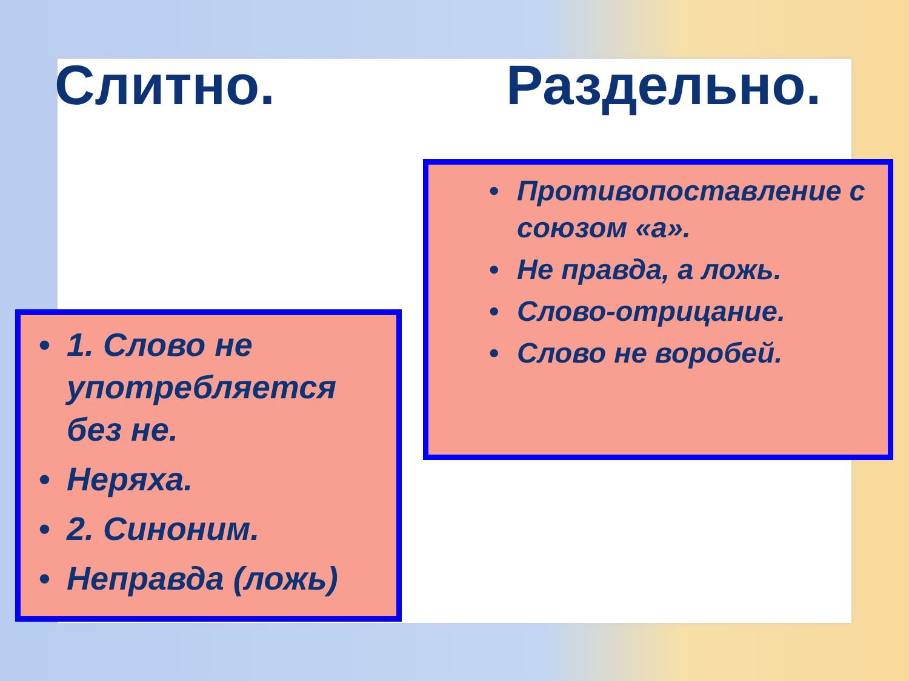Слитно. Раздельно.
• 1. Слово не употребляется без не.
• Неряха.
• 2. Синоним.
• Неправда (ложь)
• Противопоставление с союзом «а».
• Не правда, а ложь.
• Слово-отрицание.
• Слово не воробей.